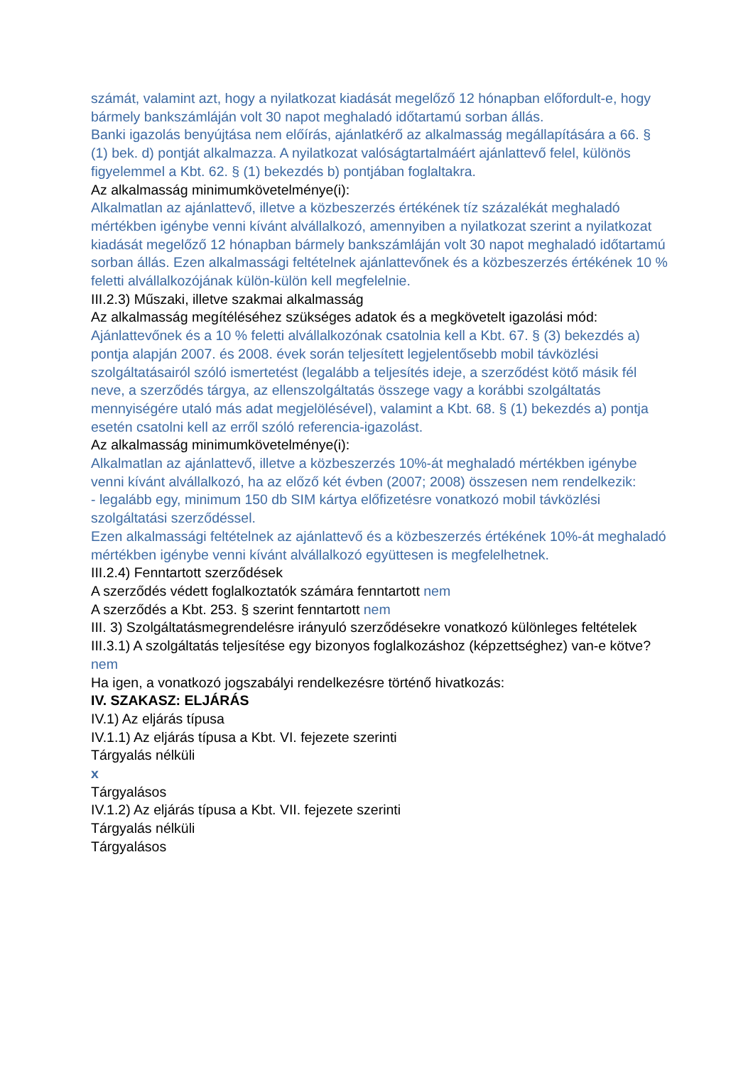számát, valamint azt, hogy a nyilatkozat kiadását megelőző 12 hónapban előfordult-e, hogy bármely bankszámláján volt 30 napot meghaladó időtartamú sorban állás.
Banki igazolás benyújtása nem előírás, ajánlatkérő az alkalmasság megállapítására a 66. § (1) bek. d) pontját alkalmazza. A nyilatkozat valóságtartalmáért ajánlattevő felel, különös figyelemmel a Kbt. 62. § (1) bekezdés b) pontjában foglaltakra.
Az alkalmasság minimumkövetelménye(i):
Alkalmatlan az ajánlattevő, illetve a közbeszerzés értékének tíz százalékát meghaladó mértékben igénybe venni kívánt alvállalkozó, amennyiben a nyilatkozat szerint a nyilatkozat kiadását megelőző 12 hónapban bármely bankszámláján volt 30 napot meghaladó időtartamú sorban állás. Ezen alkalmassági feltételnek ajánlattevőnek és a közbeszerzés értékének 10 % feletti alvállalkozójának külön-külön kell megfelelnie.
III.2.3) Műszaki, illetve szakmai alkalmasság
Az alkalmasság megítéléséhez szükséges adatok és a megkövetelt igazolási mód:
Ajánlattevőnek és a 10 % feletti alvállalkozónak csatolnia kell a Kbt. 67. § (3) bekezdés a) pontja alapján 2007. és 2008. évek során teljesített legjelentősebb mobil távközlési szolgáltatásairól szóló ismertetést (legalább a teljesítés ideje, a szerződést kötő másik fél neve, a szerződés tárgya, az ellenszolgáltatás összege vagy a korábbi szolgáltatás mennyiségére utaló más adat megjelölésével), valamint a Kbt. 68. § (1) bekezdés a) pontja esetén csatolni kell az erről szóló referencia-igazolást.
Az alkalmasság minimumkövetelménye(i):
Alkalmatlan az ajánlattevő, illetve a közbeszerzés 10%-át meghaladó mértékben igénybe venni kívánt alvállalkozó, ha az előző két évben (2007; 2008) összesen nem rendelkezik:
- legalább egy, minimum 150 db SIM kártya előfizetésre vonatkozó mobil távközlési szolgáltatási szerződéssel.
Ezen alkalmassági feltételnek az ajánlattevő és a közbeszerzés értékének 10%-át meghaladó mértékben igénybe venni kívánt alvállalkozó együttesen is megfelelhetnek.
III.2.4) Fenntartott szerződések
A szerződés védett foglalkoztatók számára fenntartott nem
A szerződés a Kbt. 253. § szerint fenntartott nem
III. 3) Szolgáltatásmegrendelésre irányuló szerződésekre vonatkozó különleges feltételek
III.3.1) A szolgáltatás teljesítése egy bizonyos foglalkozáshoz (képzettséghez) van-e kötve? nem
Ha igen, a vonatkozó jogszabályi rendelkezésre történő hivatkozás:
IV. SZAKASZ: ELJÁRÁS
IV.1) Az eljárás típusa
IV.1.1) Az eljárás típusa a Kbt. VI. fejezete szerinti
Tárgyalás nélküli
x
Tárgyalásos
IV.1.2) Az eljárás típusa a Kbt. VII. fejezete szerinti
Tárgyalás nélküli
Tárgyalásos